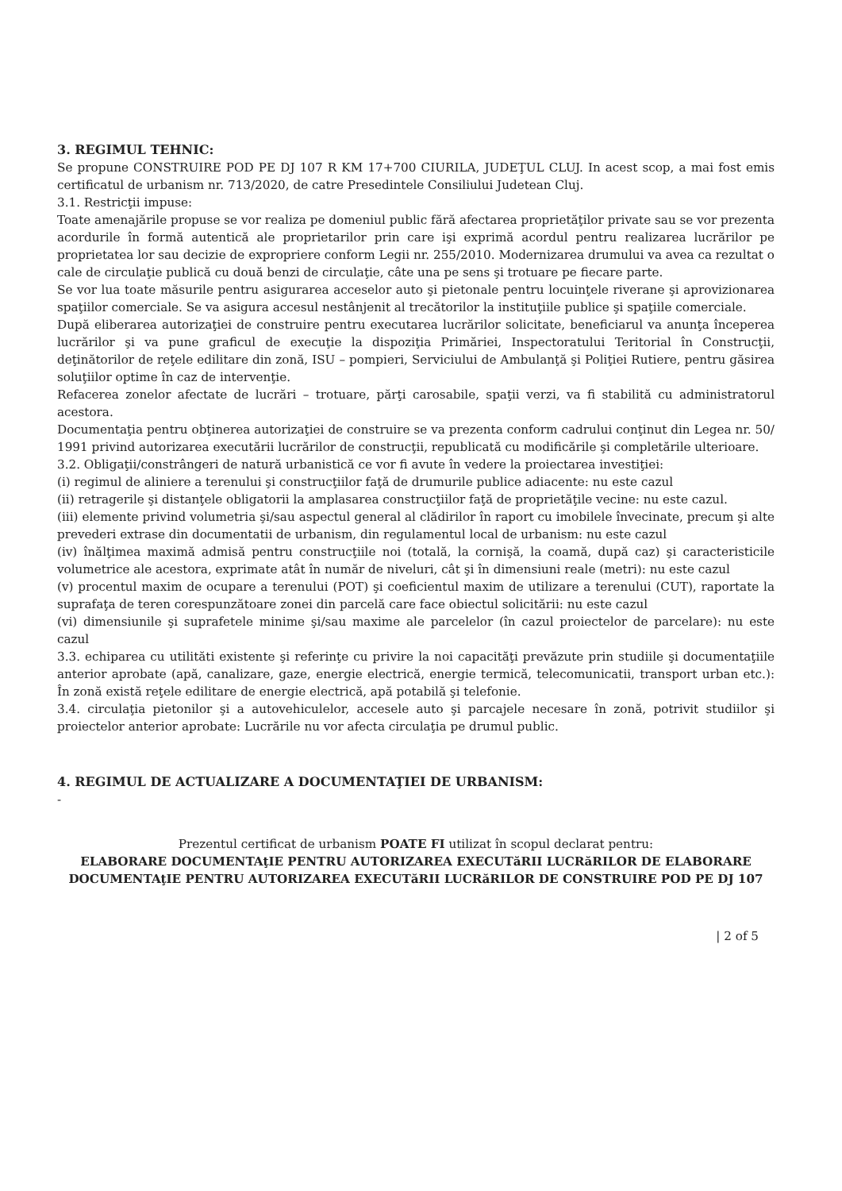3. REGIMUL TEHNIC:
Se propune CONSTRUIRE POD PE DJ 107 R KM 17+700 CIURILA, JUDEŢUL CLUJ. In acest scop, a mai fost emis certificatul de urbanism nr. 713/2020, de catre Presedintele Consiliului Judetean Cluj.
3.1. Restricţii impuse:
Toate amenajările propuse se vor realiza pe domeniul public fără afectarea proprietăţilor private sau se vor prezenta acordurile în formă autentică ale proprietarilor prin care işi exprimă acordul pentru realizarea lucrărilor pe proprietatea lor sau decizie de expropriere conform Legii nr. 255/2010. Modernizarea drumului va avea ca rezultat o cale de circulaţie publică cu două benzi de circulaţie, câte una pe sens şi trotuare pe fiecare parte.
Se vor lua toate măsurile pentru asigurarea acceselor auto şi pietonale pentru locuinţele riverane şi aprovizionarea spaţiilor comerciale. Se va asigura accesul nestânjenit al trecătorilor la instituţiile publice şi spaţiile comerciale.
După eliberarea autorizaţiei de construire pentru executarea lucrărilor solicitate, beneficiarul va anunţa începerea lucrărilor şi va pune graficul de execuţie la dispoziţia Primăriei, Inspectoratului Teritorial în Construcţii, deţinătorilor de reţele edilitare din zonă, ISU – pompieri, Serviciului de Ambulanţă şi Poliţiei Rutiere, pentru găsirea soluţiilor optime în caz de intervenţie.
Refacerea zonelor afectate de lucrări – trotuare, părţi carosabile, spaţii verzi, va fi stabilită cu administratorul acestora.
Documentaţia pentru obţinerea autorizaţiei de construire se va prezenta conform cadrului conţinut din Legea nr. 50/ 1991 privind autorizarea executării lucrărilor de construcţii, republicată cu modificările şi completările ulterioare.
3.2. Obligaţii/constrângeri de natură urbanistică ce vor fi avute în vedere la proiectarea investiţiei:
(i) regimul de aliniere a terenului şi construcţiilor faţă de drumurile publice adiacente: nu este cazul
(ii) retragerile şi distanţele obligatorii la amplasarea construcţiilor faţă de proprietăţile vecine: nu este cazul.
(iii) elemente privind volumetria şi/sau aspectul general al clădirilor în raport cu imobilele învecinate, precum şi alte prevederi extrase din documentatii de urbanism, din regulamentul local de urbanism: nu este cazul
(iv) înălţimea maximă admisă pentru construcţiile noi (totală, la cornişă, la coamă, după caz) şi caracteristicile volumetrice ale acestora, exprimate atât în număr de niveluri, cât şi în dimensiuni reale (metri): nu este cazul
(v) procentul maxim de ocupare a terenului (POT) şi coeficientul maxim de utilizare a terenului (CUT), raportate la suprafaţa de teren corespunzătoare zonei din parcelă care face obiectul solicitării: nu este cazul
(vi) dimensiunile şi suprafetele minime şi/sau maxime ale parcelelor (în cazul proiectelor de parcelare): nu este cazul
3.3. echiparea cu utilităti existente şi referinţe cu privire la noi capacităţi prevăzute prin studiile şi documentaţiile anterior aprobate (apă, canalizare, gaze, energie electrică, energie termică, telecomunicatii, transport urban etc.): În zonă există reţele edilitare de energie electrică, apă potabilă şi telefonie.
3.4. circulaţia pietonilor şi a autovehiculelor, accesele auto şi parcajele necesare în zonă, potrivit studiilor şi proiectelor anterior aprobate: Lucrările nu vor afecta circulaţia pe drumul public.
4. REGIMUL DE ACTUALIZARE A DOCUMENTAŢIEI DE URBANISM:
-
Prezentul certificat de urbanism POATE FI utilizat în scopul declarat pentru:
ELABORARE DOCUMENTAţIE PENTRU AUTORIZAREA EXECUTăRII LUCRăRILOR DE ELABORARE DOCUMENTAţIE PENTRU AUTORIZAREA EXECUTăRII LUCRăRILOR DE CONSTRUIRE POD PE DJ 107
| 2 of 5